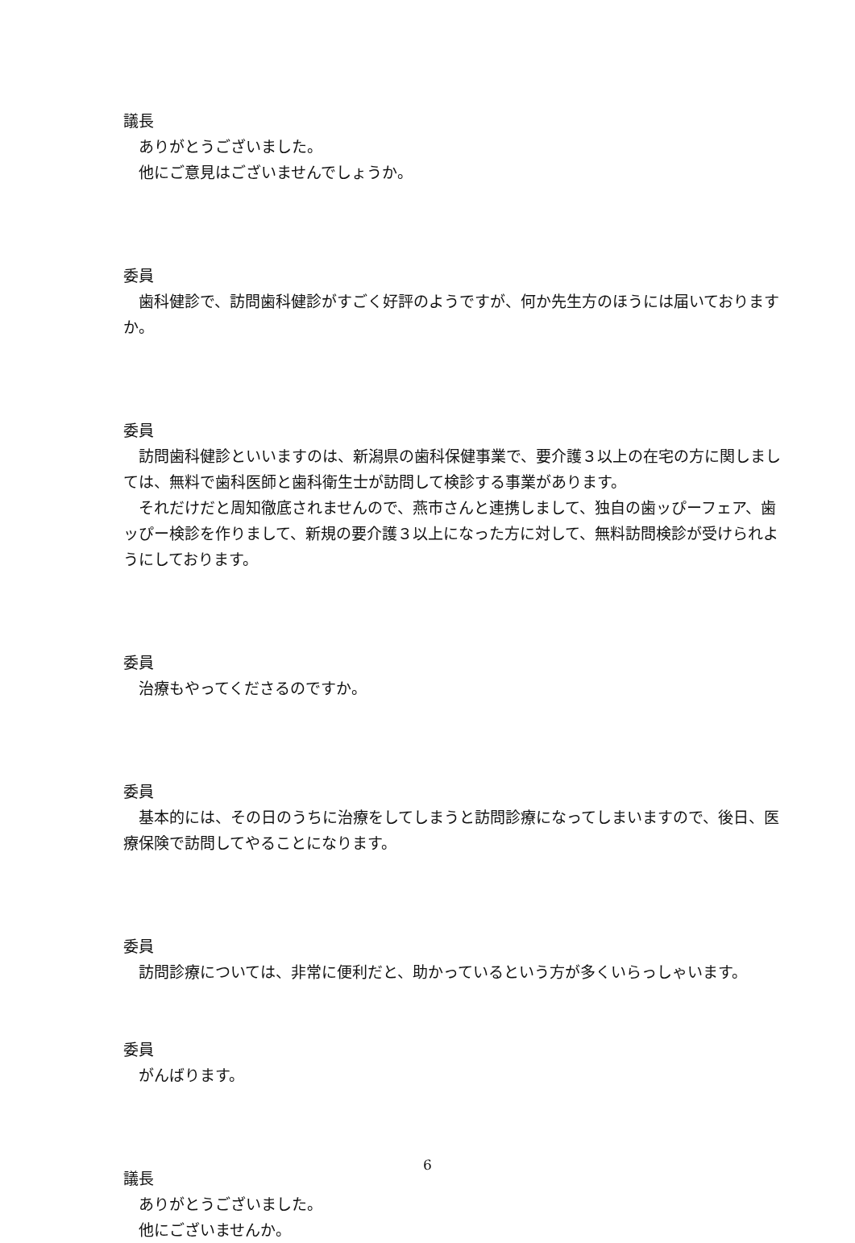議長
　ありがとうございました。
　他にご意見はございませんでしょうか。
委員
　歯科健診で、訪問歯科健診がすごく好評のようですが、何か先生方のほうには届いておりますか。
委員
　訪問歯科健診といいますのは、新潟県の歯科保健事業で、要介護３以上の在宅の方に関しましては、無料で歯科医師と歯科衛生士が訪問して検診する事業があります。
　それだけだと周知徹底されませんので、燕市さんと連携しまして、独自の歯ッぴーフェア、歯ッぴー検診を作りまして、新規の要介護３以上になった方に対して、無料訪問検診が受けられようにしております。
委員
　治療もやってくださるのですか。
委員
　基本的には、その日のうちに治療をしてしまうと訪問診療になってしまいますので、後日、医療保険で訪問してやることになります。
委員
　訪問診療については、非常に便利だと、助かっているという方が多くいらっしゃいます。
委員
　がんばります。
議長
　ありがとうございました。
　他にございませんか。
6